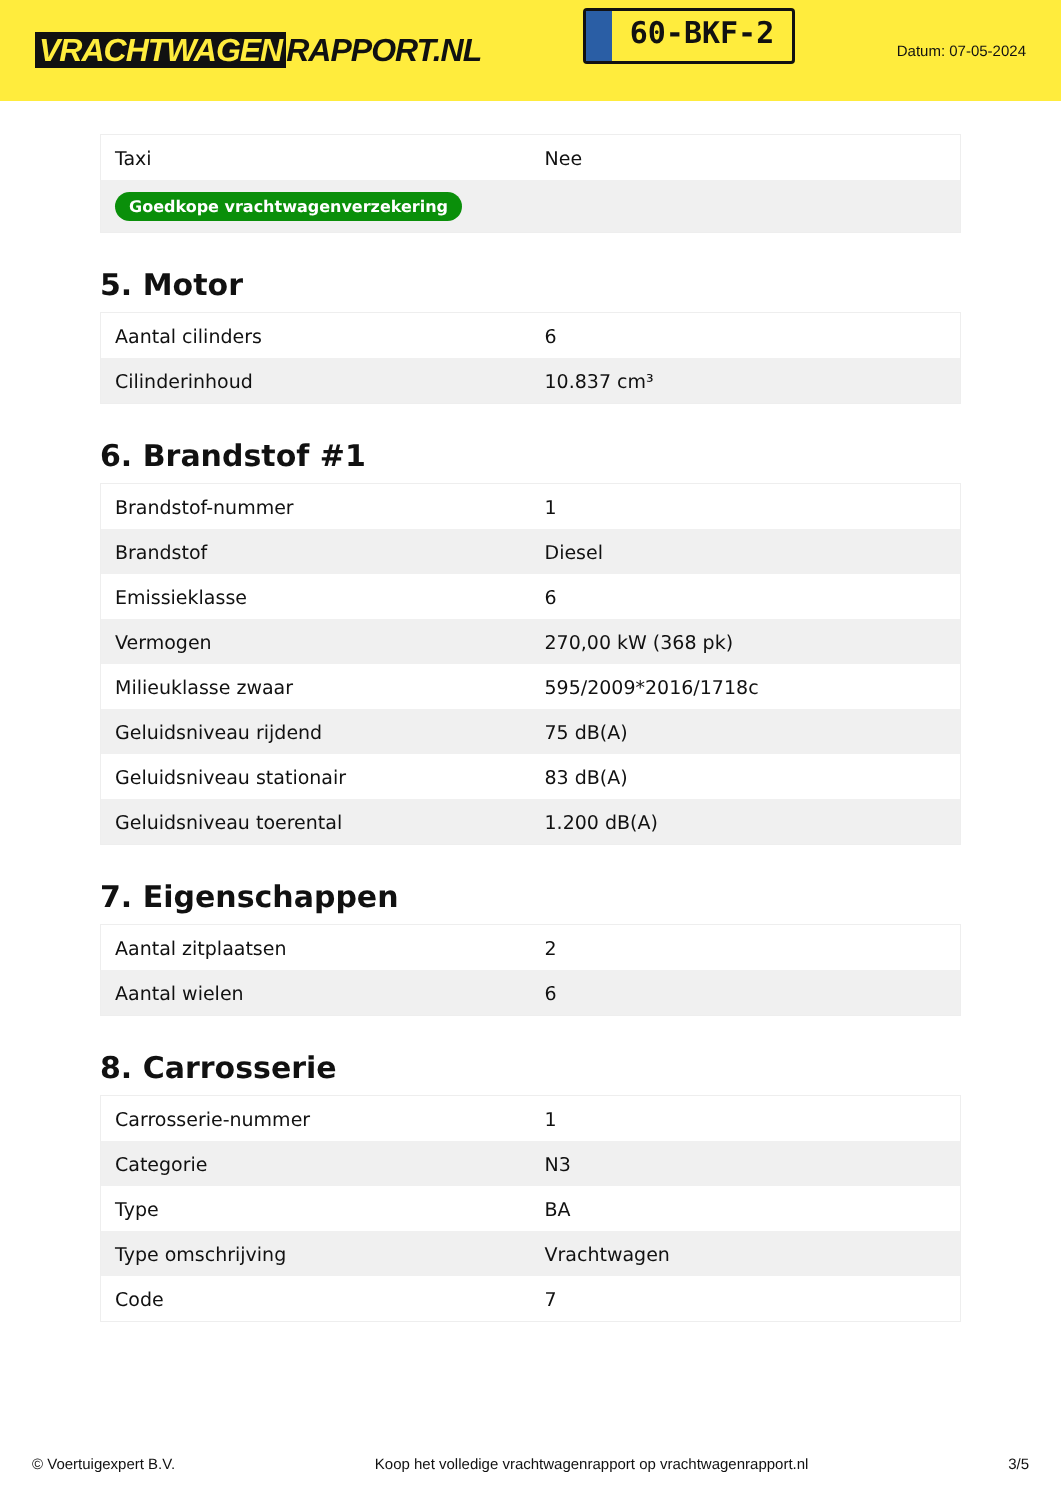VRACHTWAGEN RAPPORT.NL
60-BKF-2
Datum: 07-05-2024
| Taxi | Nee |
| Goedkope vrachtwagenverzekering | |
5. Motor
| Aantal cilinders | 6 |
| Cilinderinhoud | 10.837 cm³ |
6. Brandstof #1
| Brandstof-nummer | 1 |
| Brandstof | Diesel |
| Emissieklasse | 6 |
| Vermogen | 270,00 kW (368 pk) |
| Milieuklasse zwaar | 595/2009*2016/1718c |
| Geluidsniveau rijdend | 75 dB(A) |
| Geluidsniveau stationair | 83 dB(A) |
| Geluidsniveau toerental | 1.200 dB(A) |
7. Eigenschappen
| Aantal zitplaatsen | 2 |
| Aantal wielen | 6 |
8. Carrosserie
| Carrosserie-nummer | 1 |
| Categorie | N3 |
| Type | BA |
| Type omschrijving | Vrachtwagen |
| Code | 7 |
© Voertuigexpert B.V. Koop het volledige vrachtwagenrapport op vrachtwagenrapport.nl 3/5